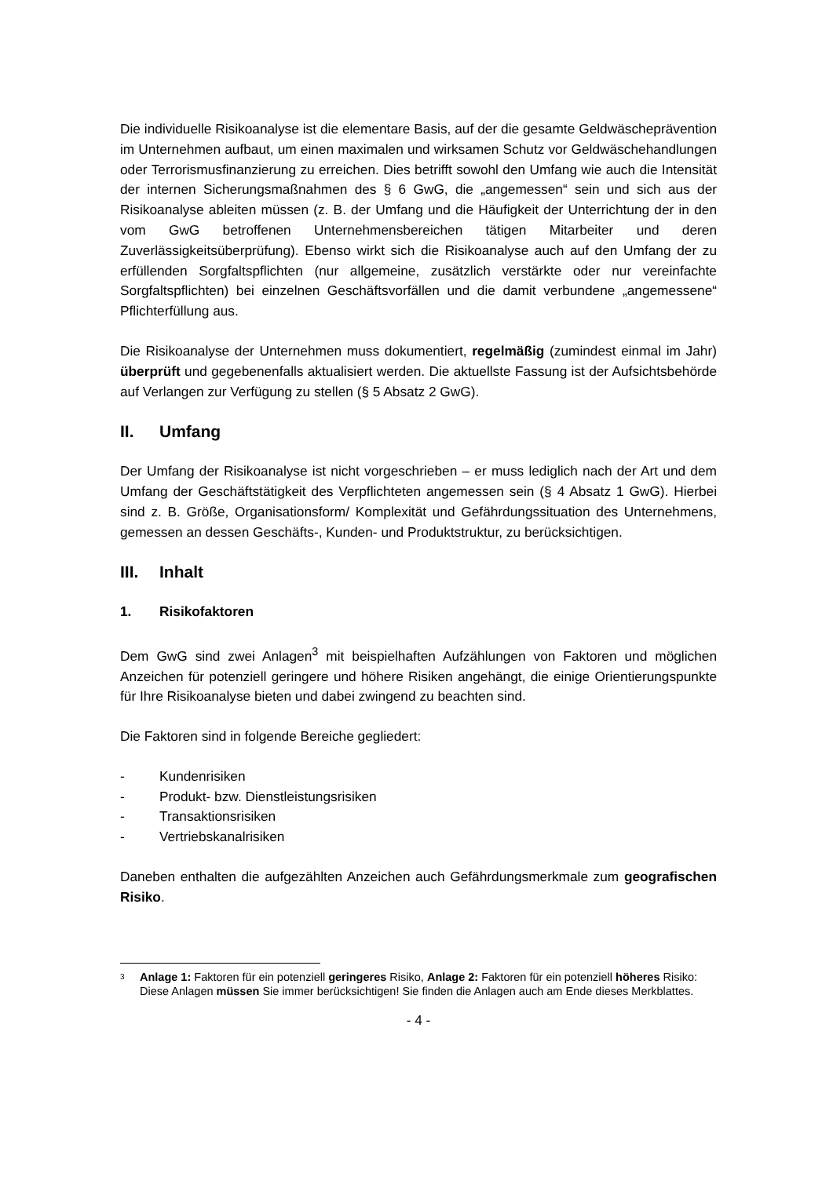Die individuelle Risikoanalyse ist die elementare Basis, auf der die gesamte Geldwäscheprävention im Unternehmen aufbaut, um einen maximalen und wirksamen Schutz vor Geldwäschehandlungen oder Terrorismusfinanzierung zu erreichen. Dies betrifft sowohl den Umfang wie auch die Intensität der internen Sicherungsmaßnahmen des § 6 GwG, die „angemessen“ sein und sich aus der Risikoanalyse ableiten müssen (z. B. der Umfang und die Häufigkeit der Unterrichtung der in den vom GwG betroffenen Unternehmensbereichen tätigen Mitarbeiter und deren Zuverlässigkeitsüberprüfung). Ebenso wirkt sich die Risikoanalyse auch auf den Umfang der zu erfüllenden Sorgfaltspflichten (nur allgemeine, zusätzlich verstärkte oder nur vereinfachte Sorgfaltspflichten) bei einzelnen Geschäftsvorfällen und die damit verbundene „angemessene“ Pflichterfüllung aus.
Die Risikoanalyse der Unternehmen muss dokumentiert, regelmäßig (zumindest einmal im Jahr) überprüft und gegebenenfalls aktualisiert werden. Die aktuellste Fassung ist der Aufsichtsbehörde auf Verlangen zur Verfügung zu stellen (§ 5 Absatz 2 GwG).
II. Umfang
Der Umfang der Risikoanalyse ist nicht vorgeschrieben – er muss lediglich nach der Art und dem Umfang der Geschäftstätigkeit des Verpflichteten angemessen sein (§ 4 Absatz 1 GwG). Hierbei sind z. B. Größe, Organisationsform/ Komplexität und Gefährdungssituation des Unternehmens, gemessen an dessen Geschäfts-, Kunden- und Produktstruktur, zu berücksichtigen.
III. Inhalt
1. Risikofaktoren
Dem GwG sind zwei Anlagen<sup>3</sup> mit beispielhaften Aufzählungen von Faktoren und möglichen Anzeichen für potenziell geringere und höhere Risiken angehängt, die einige Orientierungspunkte für Ihre Risikoanalyse bieten und dabei zwingend zu beachten sind.
Die Faktoren sind in folgende Bereiche gegliedert:
- Kundenrisiken
- Produkt- bzw. Dienstleistungsrisiken
- Transaktionsrisiken
- Vertriebskanalrisiken
Daneben enthalten die aufgezählten Anzeichen auch Gefährdungsmerkmale zum geografischen Risiko.
3
Anlage 1: Faktoren für ein potenziell geringeres Risiko, Anlage 2: Faktoren für ein potenziell höheres Risiko: Diese Anlagen müssen Sie immer berücksichtigen! Sie finden die Anlagen auch am Ende dieses Merkblattes.
- 4 -